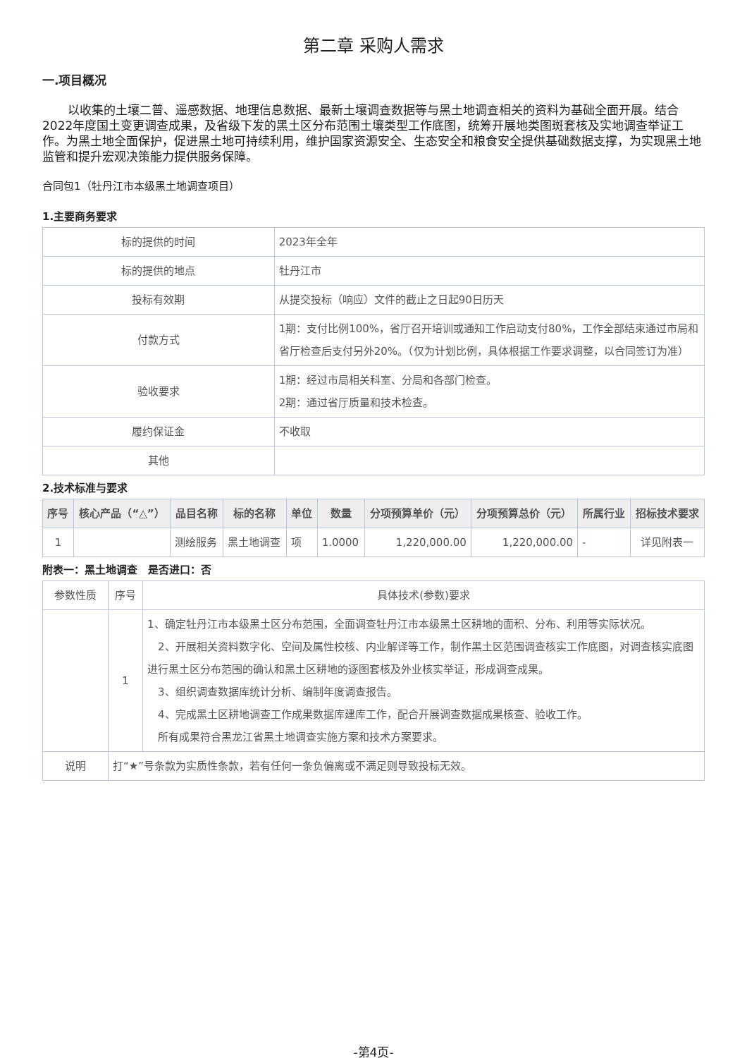第二章 采购人需求
一.项目概况
以收集的土壤二普、遥感数据、地理信息数据、最新土壤调查数据等与黑土地调查相关的资料为基础全面开展。结合2022年度国土变更调查成果，及省级下发的黑土区分布范围土壤类型工作底图，统筹开展地类图斑套核及实地调查举证工作。为黑土地全面保护，促进黑土地可持续利用，维护国家资源安全、生态安全和粮食安全提供基础数据支撑，为实现黑土地监管和提升宏观决策能力提供服务保障。
合同包1（牡丹江市本级黑土地调查项目）
1.主要商务要求
| 标的提供的时间 | 2023年全年 |
| 标的提供的地点 | 牡丹江市 |
| 投标有效期 | 从提交投标（响应）文件的截止之日起90日历天 |
| 付款方式 | 1期：支付比例100%，省厅召开培训或通知工作启动支付80%，工作全部结束通过市局和省厅检查后支付另外20%。（仅为计划比例，具体根据工作要求调整，以合同签订为准） |
| 验收要求 | 1期：经过市局相关科室、分局和各部门检查。 2期：通过省厅质量和技术检查。 |
| 履约保证金 | 不收取 |
| 其他 | |
2.技术标准与要求
| 序号 | 核心产品（“△”） | 品目名称 | 标的名称 | 单位 | 数量 | 分项预算单价（元） | 分项预算总价（元） | 所属行业 | 招标技术要求 |
| --- | --- | --- | --- | --- | --- | --- | --- | --- | --- |
| 1 | | 测绘服务 | 黑土地调查 | 项 | 1.0000 | 1,220,000.00 | 1,220,000.00 | - | 详见附表一 |
附表一：黑土地调查　是否进口：否
| 参数性质 | 序号 | 具体技术(参数)要求 |
| | 1 | 1、确定牡丹江市本级黑土区分布范围，全面调查牡丹江市本级黑土区耕地的面积、分布、利用等实际状况。 2、开展相关资料数字化、空间及属性校核、内业解译等工作，制作黑土区范围调查核实工作底图，对调查核实底图进行黑土区分布范围的确认和黑土区耕地的逐图套核及外业核实举证，形成调查成果。 3、组织调查数据库统计分析、编制年度调查报告。 4、完成黑土区耕地调查工作成果数据库建库工作，配合开展调查数据成果核查、验收工作。 所有成果符合黑龙江省黑土地调查实施方案和技术方案要求。 |
| 说明 | 打“★”号条款为实质性条款，若有任何一条负偏离或不满足则导致投标无效。 | |
-第4页-